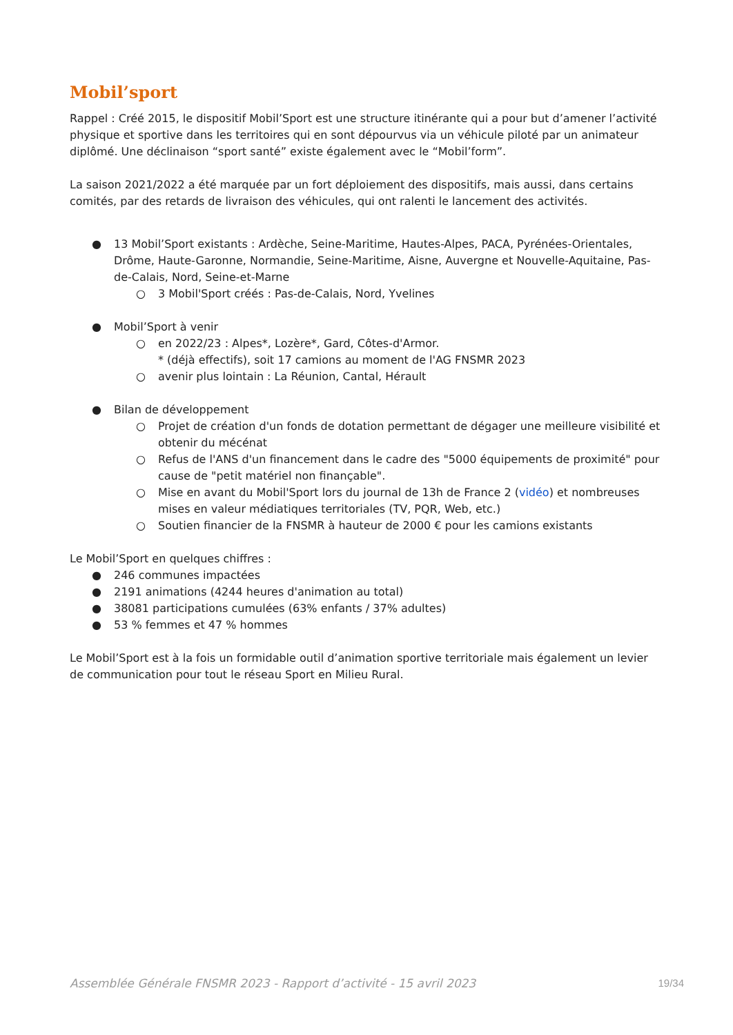Mobil’sport
Rappel : Créé 2015, le dispositif Mobil’Sport est une structure itinérante qui a pour but d’amener l’activité physique et sportive dans les territoires qui en sont dépourvus via un véhicule piloté par un animateur diplômé. Une déclinaison “sport santé” existe également avec le “Mobil’form”.
La saison 2021/2022 a été marquée par un fort déploiement des dispositifs, mais aussi, dans certains comités, par des retards de livraison des véhicules, qui ont ralenti le lancement des activités.
● 13 Mobil’Sport existants : Ardèche, Seine-Maritime, Hautes-Alpes, PACA, Pyrénées-Orientales, Drôme, Haute-Garonne, Normandie, Seine-Maritime, Aisne, Auvergne et Nouvelle-Aquitaine, Pas-de-Calais, Nord, Seine-et-Marne
○ 3 Mobil'Sport créés : Pas-de-Calais, Nord, Yvelines
● Mobil’Sport à venir
○ en 2022/23 : Alpes*, Lozère*, Gard, Côtes-d'Armor.
* (déjà effectifs), soit 17 camions au moment de l'AG FNSMR 2023
○ avenir plus lointain : La Réunion, Cantal, Hérault
● Bilan de développement
○ Projet de création d'un fonds de dotation permettant de dégager une meilleure visibilité et obtenir du mécénat
○ Refus de l'ANS d'un financement dans le cadre des "5000 équipements de proximité" pour cause de "petit matériel non finançable".
○ Mise en avant du Mobil'Sport lors du journal de 13h de France 2 (vidéo) et nombreuses mises en valeur médiatiques territoriales (TV, PQR, Web, etc.)
○ Soutien financier de la FNSMR à hauteur de 2000 € pour les camions existants
Le Mobil’Sport en quelques chiffres :
● 246 communes impactées
● 2191 animations (4244 heures d'animation au total)
● 38081 participations cumulées (63% enfants / 37% adultes)
● 53 % femmes et 47 % hommes
Le Mobil’Sport est à la fois un formidable outil d’animation sportive territoriale mais également un levier de communication pour tout le réseau Sport en Milieu Rural.
Assemblée Générale FNSMR 2023 - Rapport d’activité - 15 avril 2023 19/34